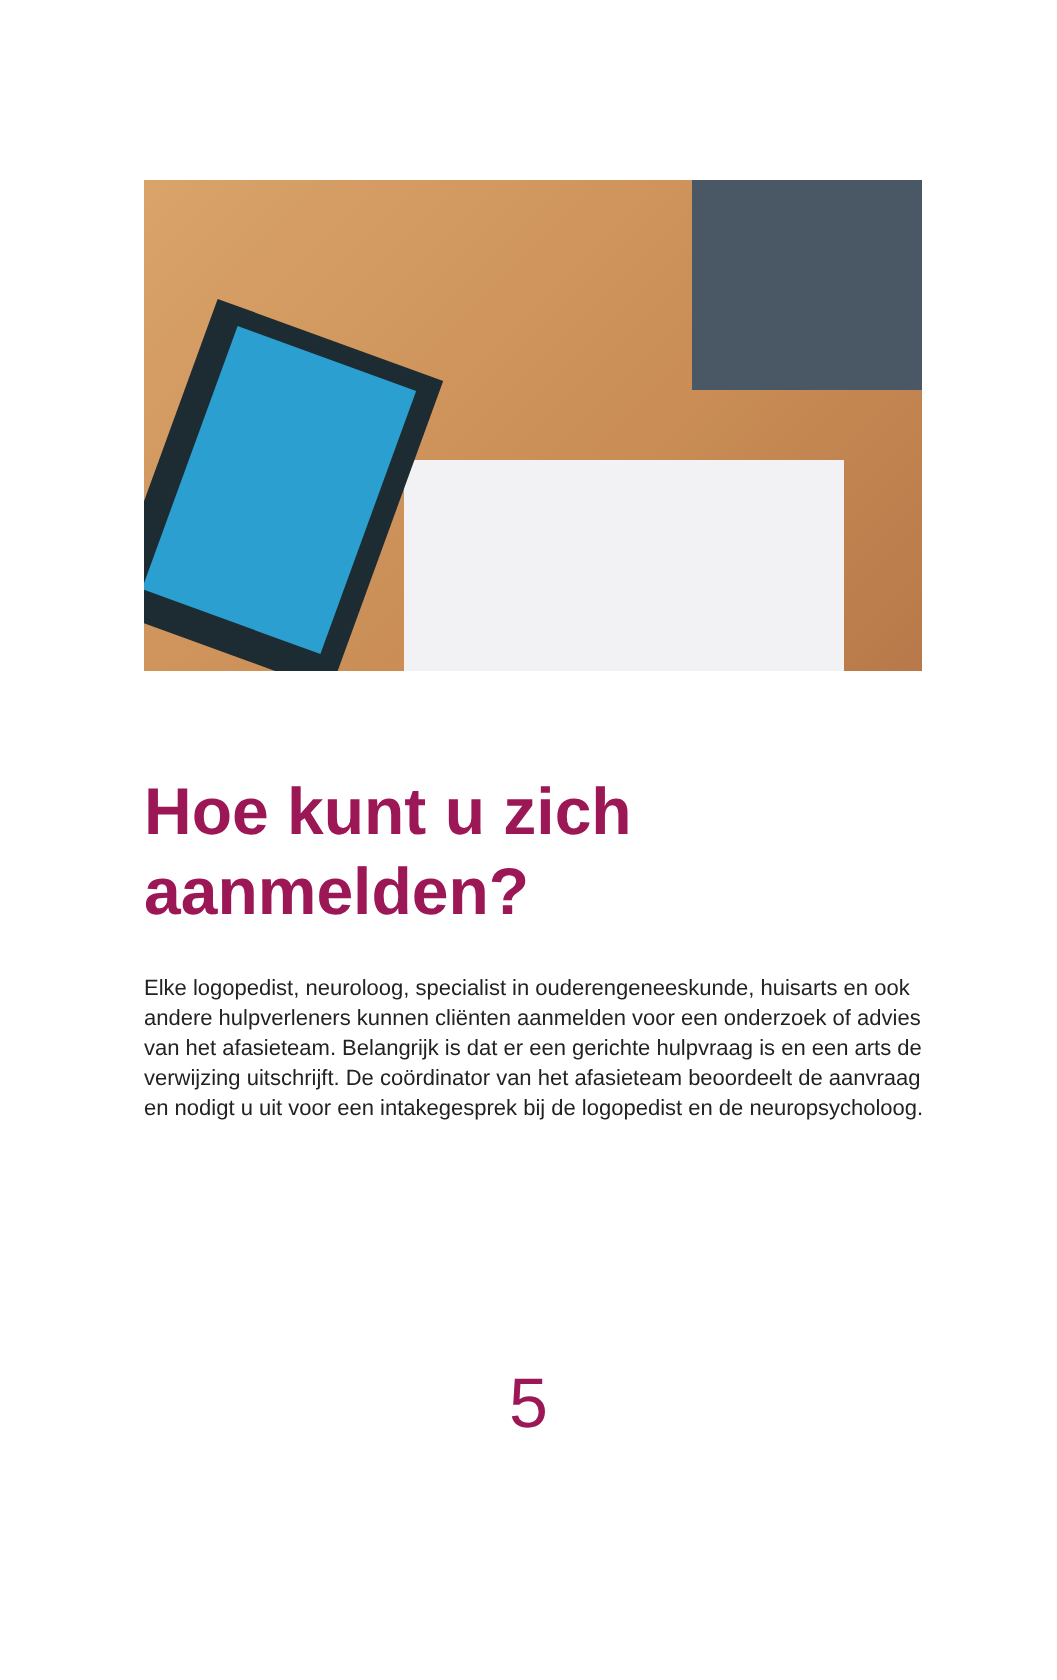Hoe kunt u zich
aanmelden?
Elke logopedist, neuroloog, specialist in ouderengeneeskunde, huisarts en ook andere hulpverleners kunnen cliënten aanmelden voor een onderzoek of advies van het afasieteam. Belangrijk is dat er een gerichte hulpvraag is en een arts de verwijzing uitschrijft. De coördinator van het afasieteam beoordeelt de aanvraag en nodigt u uit voor een intakegesprek bij de logopedist en de neuropsycholoog.
5